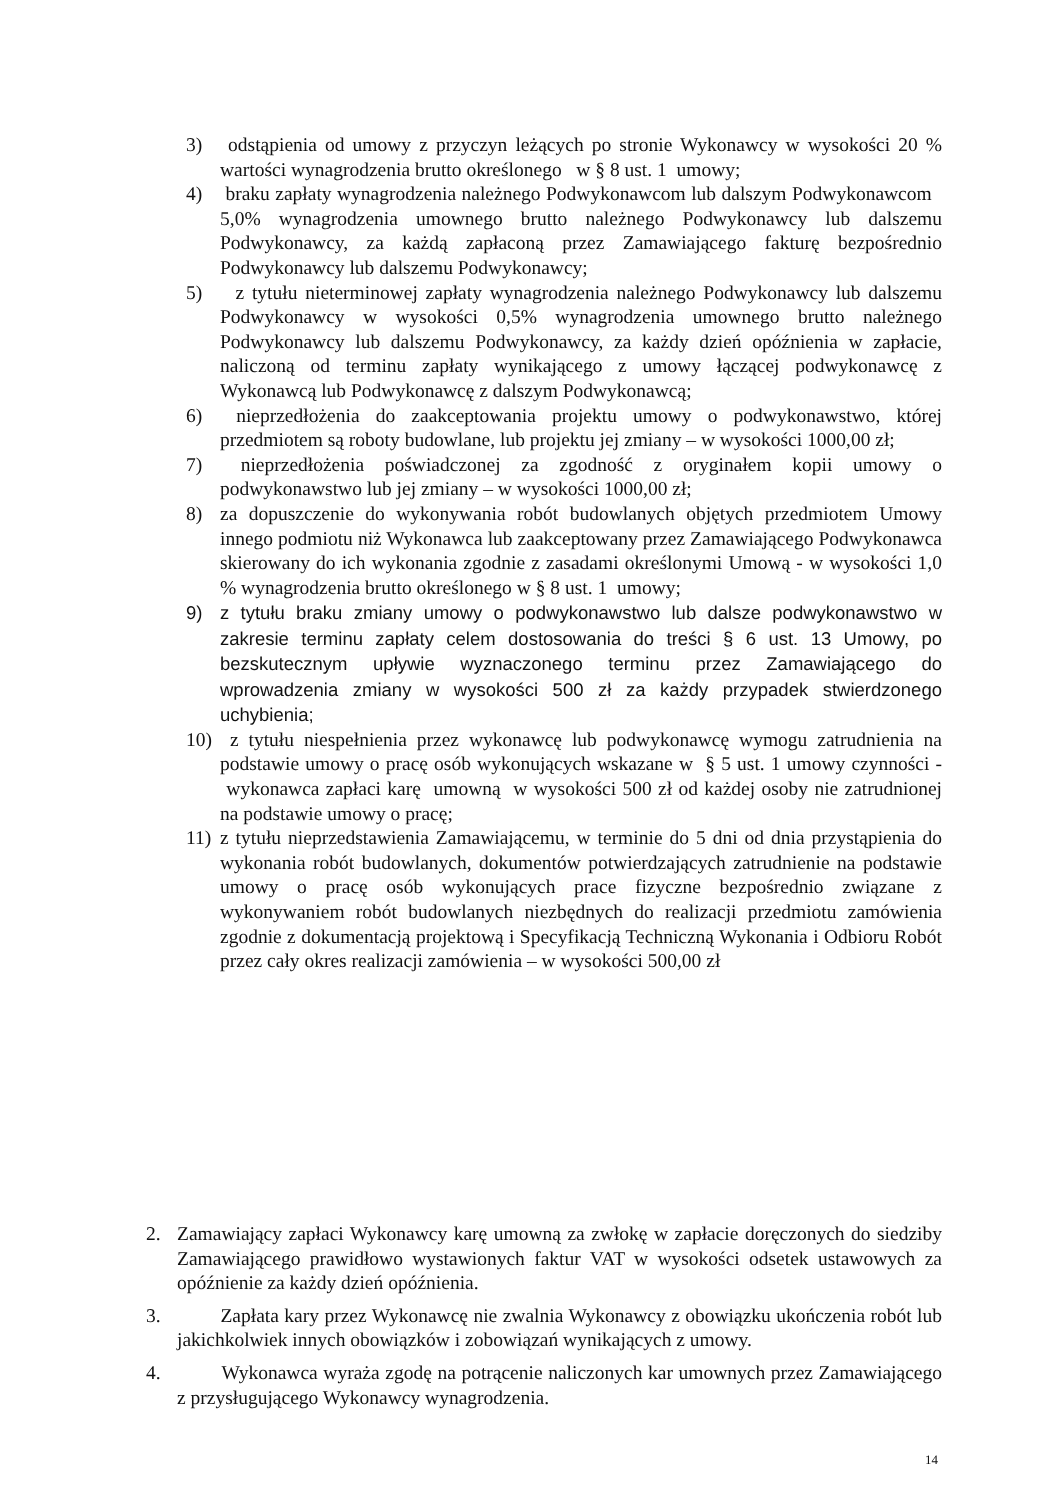3) odstąpienia od umowy z przyczyn leżących po stronie Wykonawcy w wysokości 20 % wartości wynagrodzenia brutto określonego w § 8 ust. 1 umowy;
4) braku zapłaty wynagrodzenia należnego Podwykonawcom lub dalszym Podwykonawcom 5,0% wynagrodzenia umownego brutto należnego Podwykonawcy lub dalszemu Podwykonawcy, za każdą zapłaconą przez Zamawiającego fakturę bezpośrednio Podwykonawcy lub dalszemu Podwykonawcy;
5) z tytułu nieterminowej zapłaty wynagrodzenia należnego Podwykonawcy lub dalszemu Podwykonawcy w wysokości 0,5% wynagrodzenia umownego brutto należnego Podwykonawcy lub dalszemu Podwykonawcy, za każdy dzień opóźnienia w zapłacie, naliczoną od terminu zapłaty wynikającego z umowy łączącej podwykonawcę z Wykonawcą lub Podwykonawcę z dalszym Podwykonawcą;
6) nieprzedłożenia do zaakceptowania projektu umowy o podwykonawstwo, której przedmiotem są roboty budowlane, lub projektu jej zmiany – w wysokości 1000,00 zł;
7) nieprzedłożenia poświadczonej za zgodność z oryginałem kopii umowy o podwykonawstwo lub jej zmiany – w wysokości 1000,00 zł;
8) za dopuszczenie do wykonywania robót budowlanych objętych przedmiotem Umowy innego podmiotu niż Wykonawca lub zaakceptowany przez Zamawiającego Podwykonawca skierowany do ich wykonania zgodnie z zasadami określonymi Umową - w wysokości 1,0 % wynagrodzenia brutto określonego w § 8 ust. 1 umowy;
9) z tytułu braku zmiany umowy o podwykonawstwo lub dalsze podwykonawstwo w zakresie terminu zapłaty celem dostosowania do treści § 6 ust. 13 Umowy, po bezskutecznym upływie wyznaczonego terminu przez Zamawiającego do wprowadzenia zmiany w wysokości 500 zł za każdy przypadek stwierdzonego uchybienia;
10) z tytułu niespełnienia przez wykonawcę lub podwykonawcę wymogu zatrudnienia na podstawie umowy o pracę osób wykonujących wskazane w § 5 ust. 1 umowy czynności - wykonawca zapłaci karę umowną w wysokości 500 zł od każdej osoby nie zatrudnionej na podstawie umowy o pracę;
11) z tytułu nieprzedstawienia Zamawiającemu, w terminie do 5 dni od dnia przystąpienia do wykonania robót budowlanych, dokumentów potwierdzających zatrudnienie na podstawie umowy o pracę osób wykonujących prace fizyczne bezpośrednio związane z wykonywaniem robót budowlanych niezbędnych do realizacji przedmiotu zamówienia zgodnie z dokumentacją projektową i Specyfikacją Techniczną Wykonania i Odbioru Robót przez cały okres realizacji zamówienia – w wysokości 500,00 zł
2. Zamawiający zapłaci Wykonawcy karę umowną za zwłokę w zapłacie doręczonych do siedziby Zamawiającego prawidłowo wystawionych faktur VAT w wysokości odsetek ustawowych za opóźnienie za każdy dzień opóźnienia.
3. Zapłata kary przez Wykonawcę nie zwalnia Wykonawcy z obowiązku ukończenia robót lub jakichkolwiek innych obowiązków i zobowiązań wynikających z umowy.
4. Wykonawca wyraża zgodę na potrącenie naliczonych kar umownych przez Zamawiającego z przysługującego Wykonawcy wynagrodzenia.
14